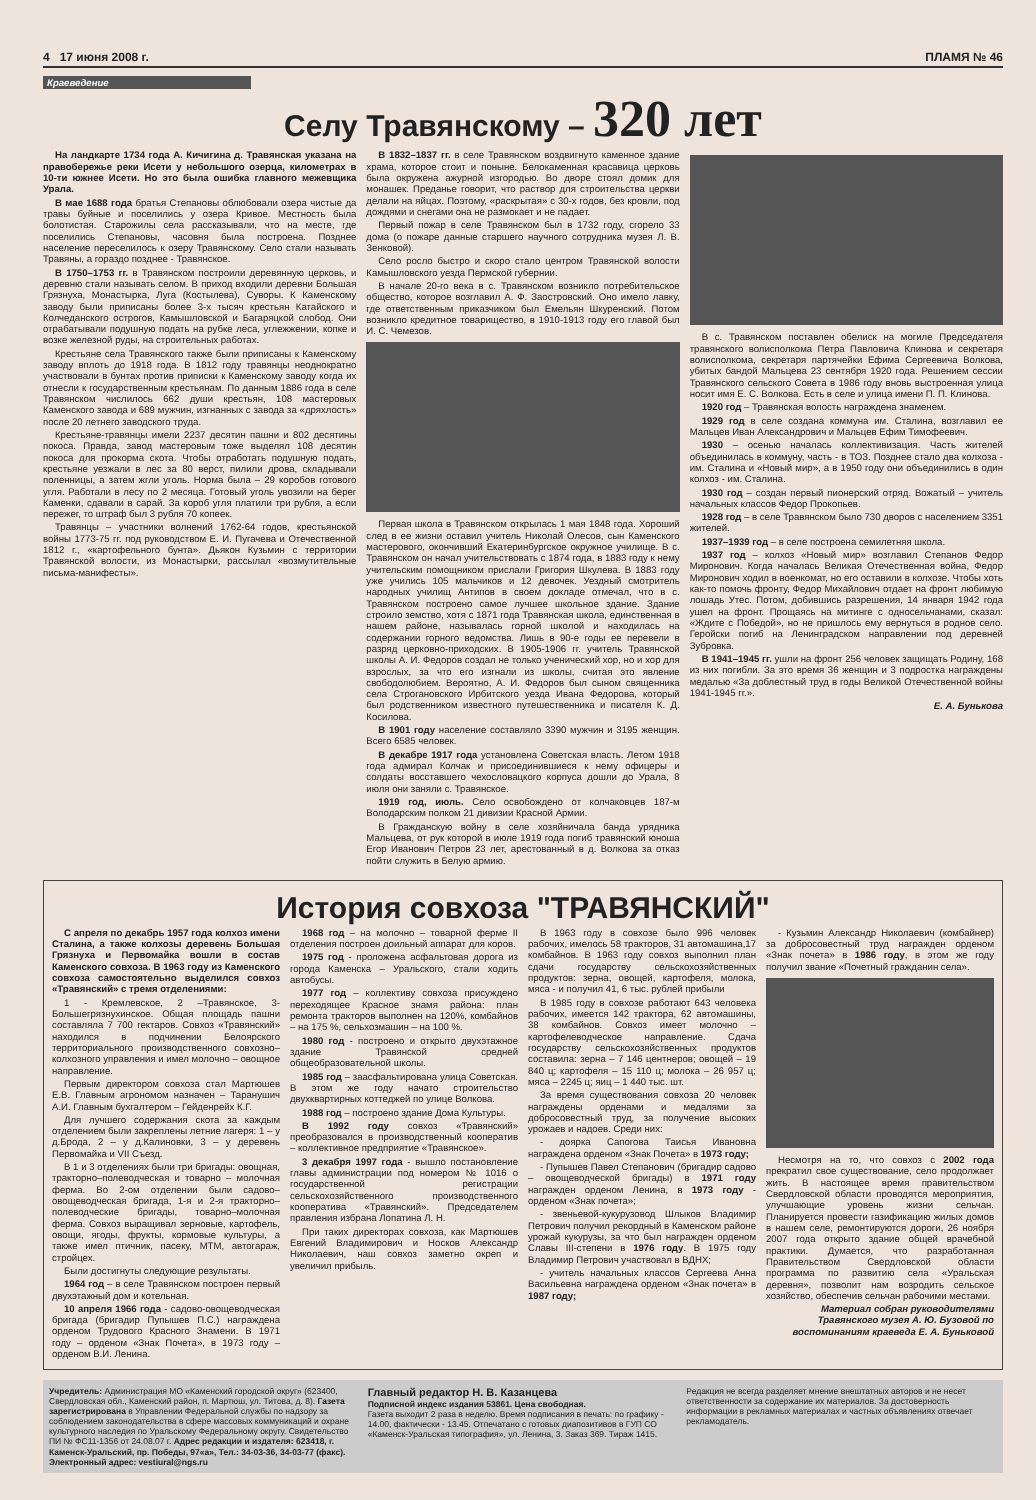4 17 июня 2008 г. ПЛАМЯ № 46
Краеведение
Селу Травянскому – 320 лет
На ландкарте 1734 года А. Кичигина д. Травянская указана на правобережье реки Исети у небольшого озерца, километрах в 10-ти южнее Исети. Но это была ошибка главного межевщика Урала.
В мае 1688 года братья Степановы облюбовали озера чистые да травы буйные и поселились у озера Кривое. Местность была болотистая. Старожилы села рассказывали, что на месте, где поселились Степановы, часовня была построена. Позднее население переселилось к озеру Травянскому. Село стали называть Травяны, а гораздо позднее - Травянское.
В 1750–1753 гг. в Травянском построили деревянную церковь, и деревню стали называть селом. В приход входили деревни Большая Грязнуха, Монастырка, Луга (Костылева), Суворы. К Каменскому заводу были приписаны более 3-х тысяч крестьян Катайского и Колчеданского острогов, Камышловской и Багаряцкой слобод. Они отрабатывали подушную подать на рубке леса, углежжении, копке и возке железной руды, на строительных работах.
Крестьяне села Травянского также были приписаны к Каменскому заводу вплоть до 1918 года. В 1812 году травянцы неоднократно участвовали в бунтах против приписки к Каменскому заводу когда их отнесли к государственным крестьянам. По данным 1886 года в селе Травянском числилось 662 души крестьян, 108 мастеровых Каменского завода и 689 мужчин, изгнанных с завода за «дряхлость» после 20 летнего заводского труда.
Крестьяне-травянцы имели 2237 десятин пашни и 802 десятины покоса. Правда, завод мастеровым тоже выделял 108 десятин покоса для прокорма скота. Чтобы отработать подушную подать, крестьяне уезжали в лес за 80 верст, пилили дрова, складывали поленницы, а затем жгли уголь. Норма была – 29 коробов готового угля. Работали в лесу по 2 месяца. Готовый уголь увозили на берег Каменки, сдавали в сарай. За короб угля платили три рубля, а если пережег, то штраф был 3 рубля 70 копеек.
Травянцы – участники волнений 1762-64 годов, крестьянской войны 1773-75 гг. под руководством Е. И. Пугачева и Отечественной 1812 г., «картофельного бунта». Дьякон Кузьмин с территории Травянской волости, из Монастырки, рассылал «возмутительные письма-манифесты».
В 1832–1837 гг. в селе Травянском воздвигнуто каменное здание храма, которое стоит и поныне. Белокаменная красавица церковь была окружена ажурной изгородью. Во дворе стоял домик для монашек. Преданье говорит, что раствор для строительства церкви делали на яйцах. Поэтому, «раскрытая» с 30-х годов, без кровли, под дождями и снегами она не размокает и не падает.
Первый пожар в селе Травянском был в 1732 году, сгорело 33 дома (о пожаре данные старшего научного сотрудника музея Л. В. Зенковой).
Село росло быстро и скоро стало центром Травянской волости Камышловского уезда Пермской губернии.
В начале 20-го века в с. Травянском возникло потребительское общество, которое возглавил А. Ф. Заостровский. Оно имело лавку, где ответственным приказчиком был Емельян Шкуренский. Потом возникло кредитное товарищество, в 1910-1913 году его главой был И. С. Чемезов.
Первая школа в Травянском открылась 1 мая 1848 года. Хороший след в ее жизни оставил учитель Николай Олесов, сын Каменского мастерового, окончивший Екатеринбургское окружное училище. В с. Травянском он начал учительствовать с 1874 года, в 1883 году к нему учительским помощником прислали Григория Шкулева. В 1883 году уже учились 105 мальчиков и 12 девочек. Уездный смотритель народных училищ Антипов в своем докладе отмечал, что в с. Травянском построено самое лучшее школьное здание. Здание строило земство, хотя с 1871 года Травянская школа, единственная в нашем районе, называлась горной школой и находилась на содержании горного ведомства. Лишь в 90-е годы ее перевели в разряд церковно-приходских. В 1905-1906 гг. учитель Травянской школы А. И. Федоров создал не только ученический хор, но и хор для взрослых, за что его изгнали из школы, считая это явление свободолюбием. Вероятно, А. И. Федоров был сыном священника села Строгановского Ирбитского уезда Ивана Федорова, который был родственником известного путешественника и писателя К. Д. Косилова.
В 1901 году население составляло 3390 мужчин и 3195 женщин. Всего 6585 человек.
В декабре 1917 года установлена Советская власть. Летом 1918 года адмирал Колчак и присоединившиеся к нему офицеры и солдаты восставшего чехословацкого корпуса дошли до Урала, 8 июля они заняли с. Травянское.
1919 год, июль. Село освобождено от колчаковцев 187-м Володарским полком 21 дивизии Красной Армии.
В Гражданскую войну в селе хозяйничала банда урядника Мальцева, от рук которой в июле 1919 года погиб травянский юноша Егор Иванович Петров 23 лет, арестованный в д. Волкова за отказ пойти служить в Белую армию.
В с. Травянском поставлен обелиск на могиле Председателя травянского волисполкома Петра Павловича Клинова и секретаря волисполкома, секретаря партячейки Ефима Сергеевича Волкова, убитых бандой Мальцева 23 сентября 1920 года. Решением сессии Травянского сельского Совета в 1986 году вновь выстроенная улица носит имя Е. С. Волкова. Есть в селе и улица имени П. П. Клинова.
1920 год – Травянская волость награждена знаменем.
1929 год в селе создана коммуна им. Сталина, возглавил ее Мальцев Иван Александрович и Мальцев Ефим Тимофеевич.
1930 – осенью началась коллективизация. Часть жителей объединилась в коммуну, часть - в ТОЗ. Позднее стало два колхоза - им. Сталина и «Новый мир», а в 1950 году они объединились в один колхоз - им. Сталина.
1930 год – создан первый пионерский отряд. Вожатый – учитель начальных классов Федор Прокопьев.
1928 год – в селе Травянском было 730 дворов с населением 3351 жителей.
1937–1939 год – в селе построена семилетняя школа.
1937 год – колхоз «Новый мир» возглавил Степанов Федор Миронович. Когда началась Великая Отечественная война, Федор Миронович ходил в военкомат, но его оставили в колхозе. Чтобы хоть как-то помочь фронту, Федор Михайлович отдает на фронт любимую лошадь Утес. Потом, добившись разрешения, 14 января 1942 года ушел на фронт. Прощаясь на митинге с односельчанами, сказал: «Ждите с Победой», но не пришлось ему вернуться в родное село. Геройски погиб на Ленинградском направлении под деревней Зубровка.
В 1941–1945 гг. ушли на фронт 256 человек защищать Родину, 168 из них погибли. За это время 36 женщин и 3 подростка награждены медалью «За доблестный труд в годы Великой Отечественной войны 1941-1945 гг.».
Е. А. Бунькова
История совхоза "ТРАВЯНСКИЙ"
С апреля по декабрь 1957 года колхоз имени Сталина, а также колхозы деревень Большая Грязнуха и Первомайка вошли в состав Каменского совхоза. В 1963 году из Каменского совхоза самостоятельно выделился совхоз «Травянский» с тремя отделениями:
1 - Кремлевское, 2 –Травянское, 3-Большегрязнухинское. Общая площадь пашни составляла 7 700 гектаров. Совхоз «Травянский» находился в подчинении Белоярского территориального производственного совхозно–колхозного управления и имел молочно – овощное направление.
Первым директором совхоза стал Мартюшев Е.В. Главным агрономом назначен – Таранушич А.И. Главным бухгалтером – Гейденрейх К.Г.
Для лучшего содержания скота за каждым отделением были закреплены летние лагеря: 1 – у д.Брода, 2 – у д.Калиновки, 3 – у деревень Первомайка и VII Съезд.
В 1 и 3 отделениях были три бригады: овощная, тракторно–полеводческая и товарно – молочная ферма. Во 2-ом отделении были садово–овощеводческая бригада, 1-я и 2-я тракторно–полеводческие бригады, товарно–молочная ферма. Совхоз выращивал зерновые, картофель, овощи, ягоды, фрукты, кормовые культуры, а также имел птичник, пасеку, МТМ, автогараж, стройцех.
Были достигнуты следующие результаты.
1964 год – в селе Травянском построен первый двухэтажный дом и котельная.
10 апреля 1966 года - садово-овощеводческая бригада (бригадир Пупышев П.С.) награждена орденом Трудового Красного Знамени. В 1971 году – орденом «Знак Почета», в 1973 году – орденом В.И. Ленина.
1968 год – на молочно – товарной ферме II отделения построен доильный аппарат для коров.
1975 год - проложена асфальтовая дорога из города Каменска – Уральского, стали ходить автобусы.
1977 год – коллективу совхоза присуждено переходящее Красное знамя района: план ремонта тракторов выполнен на 120%, комбайнов – на 175 %, сельхозмашин – на 100 %.
1980 год - построено и открыто двухэтажное здание Травянской средней общеобразовательной школы.
1985 год – заасфальтирована улица Советская. В этом же году начато строительство двухквартирных коттеджей по улице Волкова.
1988 год – построено здание Дома Культуры.
В 1992 году совхоз «Травянский» преобразовался в производственный кооператив – коллективное предприятие «Травянское».
3 декабря 1997 года - вышло постановление главы администрации под номером № 1016 о государственной регистрации сельскохозяйственного производственного кооператива «Травянский». Председателем правления избрана Лопатина Л. Н.
При таких директорах совхоза, как Мартюшев Евгений Владимирович и Носков Александр Николаевич, наш совхоз заметно окреп и увеличил прибыль.
В 1963 году в совхозе было 996 человек рабочих, имелось 58 тракторов, 31 автомашина,17 комбайнов. В 1963 году совхоз выполнил план сдачи государству сельскохозяйственных продуктов: зерна, овощей, картофеля, молока, мяса - и получил 41, 6 тыс. рублей прибыли
В 1985 году в совхозе работают 643 человека рабочих, имеется 142 трактора, 62 автомашины, 38 комбайнов. Совхоз имеет молочно – картофелеводческое направление. Сдача государству сельскохозяйственных продуктов составила: зерна – 7 146 центнеров; овощей – 19 840 ц; картофеля – 15 110 ц; молока – 26 957 ц; мяса – 2245 ц; яиц – 1 440 тыс. шт.
За время существования совхоза 20 человек награждены орденами и медалями за добросовестный труд, за получение высоких урожаев и надоев. Среди них:
- доярка Сапогова Таисья Ивановна награждена орденом «Знак Почета» в 1973 году;
- Пупышев Павел Степанович (бригадир садово – овощеводческой бригады) в 1971 году награжден орденом Ленина, в 1973 году - орденом «Знак почета»;
- звеньевой-кукурузовод Шлыков Владимир Петрович получил рекордный в Каменском районе урожай кукурузы, за что был награжден орденом Славы III-степени в 1976 году. В 1975 году Владимир Петрович участвовал в ВДНХ;
- учитель начальных классов Сергеева Анна Васильевна награждена орденом «Знак почета» в 1987 году;
- Кузьмин Александр Николаевич (комбайнер) за добросовестный труд награжден орденом «Знак почета» в 1986 году, в этом же году получил звание «Почетный гражданин села».
Несмотря на то, что совхоз с 2002 года прекратил свое существование, село продолжает жить. В настоящее время правительством Свердловской области проводятся мероприятия, улучшающие уровень жизни сельчан. Планируется провести газификацию жилых домов в нашем селе, ремонтируются дороги, 26 ноября 2007 года открыто здание общей врачебной практики. Думается, что разработанная Правительством Свердловской области программа по развитию села «Уральская деревня», позволит нам возродить сельское хозяйство, обеспечив сельчан рабочими местами.
Материал собран руководителями Травянского музея А. Ю. Бузовой по воспоминаниям краеведа Е. А. Буньковой
Учредитель: Администрация МО «Каменский городской округ» (623400, Свердловская обл., Каменский район, п. Мартюш, ул. Титова, д. 8). Газета зарегистрирована в Управлении Федеральной службы по надзору за соблюдением законодательства в сфере массовых коммуникаций и охране культурного наследия по Уральскому Федеральному округу. Свидетельство ПИ № ФС11-1356 от 24.08.07 г. Адрес редакции и издателя: 623418, г. Каменск-Уральский, пр. Победы, 97«а», Тел.: 34-03-36, 34-03-77 (факс). Электронный адрес: vestiural@ngs.ru
Главный редактор Н. В. Казанцева
Подписной индекс издания 53861. Цена свободная.
Газета выходит 2 раза в неделю. Время подписания в печать: по графику - 14.00, фактически - 13.45. Отпечатано с готовых диапозитивов в ГУП СО «Каменск-Уральская типография», ул. Ленина, 3. Заказ 369. Тираж 1415.
Редакция не всегда разделяет мнение внештатных авторов и не несет ответственности за содержание их материалов. За достоверность информации в рекламных материалах и частных объявлениях отвечает рекламодатель.